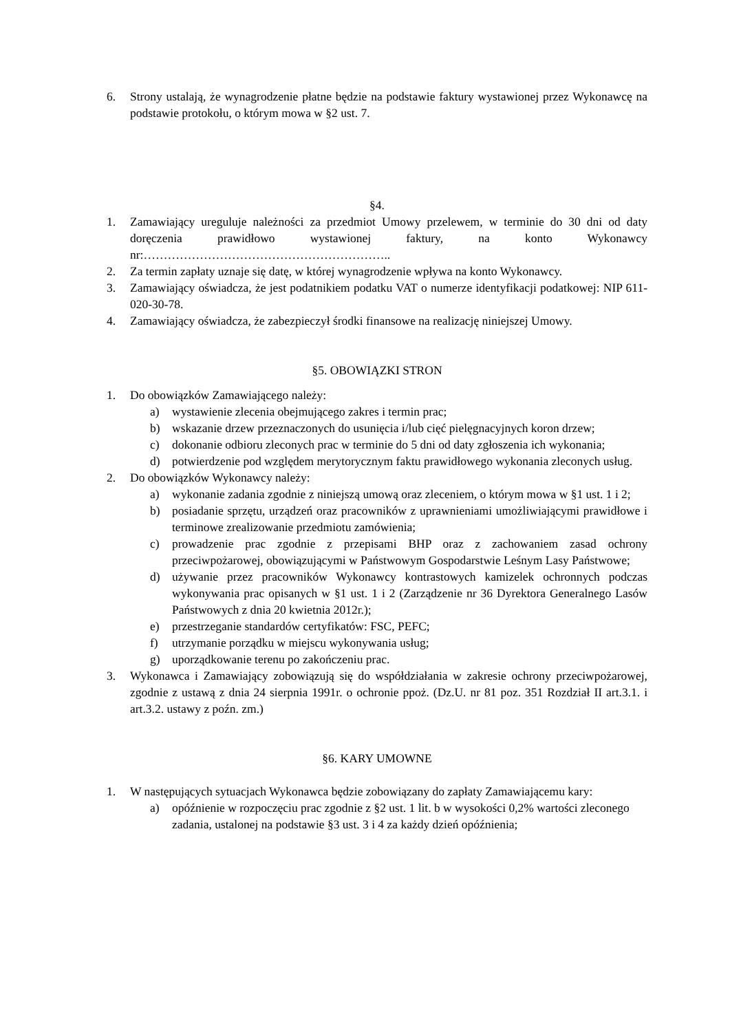6. Strony ustalają, że wynagrodzenie płatne będzie na podstawie faktury wystawionej przez Wykonawcę na podstawie protokołu, o którym mowa w §2 ust. 7.
§4.
1. Zamawiający ureguluje należności za przedmiot Umowy przelewem, w terminie do 30 dni od daty doręczenia prawidłowo wystawionej faktury, na konto Wykonawcy nr:……………………………………………………..
2. Za termin zapłaty uznaje się datę, w której wynagrodzenie wpływa na konto Wykonawcy.
3. Zamawiający oświadcza, że jest podatnikiem podatku VAT o numerze identyfikacji podatkowej: NIP 611-020-30-78.
4. Zamawiający oświadcza, że zabezpieczył środki finansowe na realizację niniejszej Umowy.
§5. OBOWIĄZKI STRON
1. Do obowiązków Zamawiającego należy:
a) wystawienie zlecenia obejmującego zakres i termin prac;
b) wskazanie drzew przeznaczonych do usunięcia i/lub cięć pielęgnacyjnych koron drzew;
c) dokonanie odbioru zleconych prac w terminie do 5 dni od daty zgłoszenia ich wykonania;
d) potwierdzenie pod względem merytorycznym faktu prawidłowego wykonania zleconych usług.
2. Do obowiązków Wykonawcy należy:
a) wykonanie zadania zgodnie z niniejszą umową oraz zleceniem, o którym mowa w §1 ust. 1 i 2;
b) posiadanie sprzętu, urządzeń oraz pracowników z uprawnieniami umożliwiającymi prawidłowe i terminowe zrealizowanie przedmiotu zamówienia;
c) prowadzenie prac zgodnie z przepisami BHP oraz z zachowaniem zasad ochrony przeciwpożarowej, obowiązującymi w Państwowym Gospodarstwie Leśnym Lasy Państwowe;
d) używanie przez pracowników Wykonawcy kontrastowych kamizelek ochronnych podczas wykonywania prac opisanych w §1 ust. 1 i 2 (Zarządzenie nr 36 Dyrektora Generalnego Lasów Państwowych z dnia 20 kwietnia 2012r.);
e) przestrzeganie standardów certyfikatów: FSC, PEFC;
f) utrzymanie porządku w miejscu wykonywania usług;
g) uporządkowanie terenu po zakończeniu prac.
3. Wykonawca i Zamawiający zobowiązują się do współdziałania w zakresie ochrony przeciwpożarowej, zgodnie z ustawą z dnia 24 sierpnia 1991r. o ochronie ppoż. (Dz.U. nr 81 poz. 351 Rozdział II art.3.1. i art.3.2. ustawy z poźn. zm.)
§6. KARY UMOWNE
1. W następujących sytuacjach Wykonawca będzie zobowiązany do zapłaty Zamawiającemu kary:
a) opóźnienie w rozpoczęciu prac zgodnie z §2 ust. 1 lit. b w wysokości 0,2% wartości zleconego zadania, ustalonej na podstawie §3 ust. 3 i 4 za każdy dzień opóźnienia;